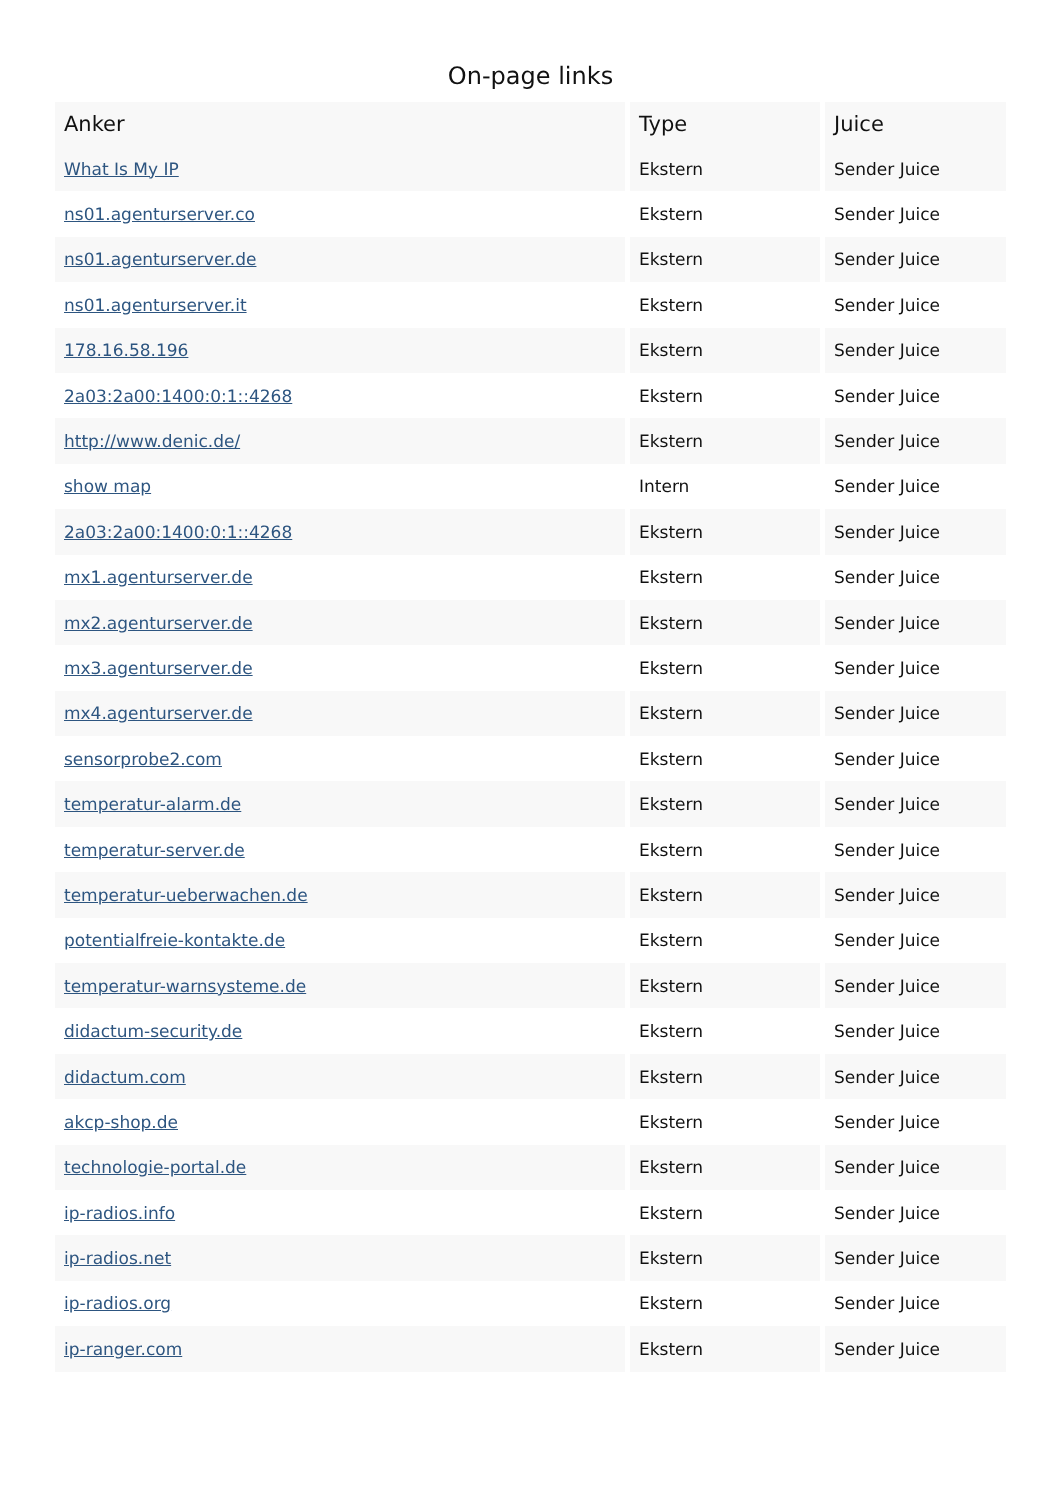On-page links
| Anker | Type | Juice |
| --- | --- | --- |
| What Is My IP | Ekstern | Sender Juice |
| ns01.agenturserver.co | Ekstern | Sender Juice |
| ns01.agenturserver.de | Ekstern | Sender Juice |
| ns01.agenturserver.it | Ekstern | Sender Juice |
| 178.16.58.196 | Ekstern | Sender Juice |
| 2a03:2a00:1400:0:1::4268 | Ekstern | Sender Juice |
| http://www.denic.de/ | Ekstern | Sender Juice |
| show map | Intern | Sender Juice |
| 2a03:2a00:1400:0:1::4268 | Ekstern | Sender Juice |
| mx1.agenturserver.de | Ekstern | Sender Juice |
| mx2.agenturserver.de | Ekstern | Sender Juice |
| mx3.agenturserver.de | Ekstern | Sender Juice |
| mx4.agenturserver.de | Ekstern | Sender Juice |
| sensorprobe2.com | Ekstern | Sender Juice |
| temperatur-alarm.de | Ekstern | Sender Juice |
| temperatur-server.de | Ekstern | Sender Juice |
| temperatur-ueberwachen.de | Ekstern | Sender Juice |
| potentialfreie-kontakte.de | Ekstern | Sender Juice |
| temperatur-warnsysteme.de | Ekstern | Sender Juice |
| didactum-security.de | Ekstern | Sender Juice |
| didactum.com | Ekstern | Sender Juice |
| akcp-shop.de | Ekstern | Sender Juice |
| technologie-portal.de | Ekstern | Sender Juice |
| ip-radios.info | Ekstern | Sender Juice |
| ip-radios.net | Ekstern | Sender Juice |
| ip-radios.org | Ekstern | Sender Juice |
| ip-ranger.com | Ekstern | Sender Juice |